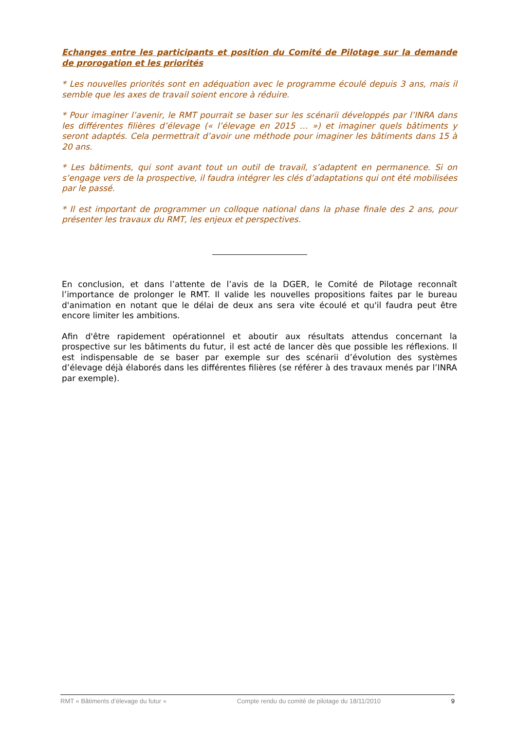Echanges entre les participants et position du Comité de Pilotage sur la demande de prorogation et les priorités
* Les nouvelles priorités sont en adéquation avec le programme écoulé depuis 3 ans, mais il semble que les axes de travail soient encore à réduire.
* Pour imaginer l’avenir, le RMT pourrait se baser sur les scénarii développés par l’INRA dans les différentes filières d’élevage (« l’élevage en 2015 … ») et imaginer quels bâtiments y seront adaptés. Cela permettrait d’avoir une méthode pour imaginer les bâtiments dans 15 à 20 ans.
* Les bâtiments, qui sont avant tout un outil de travail, s’adaptent en permanence. Si on s’engage vers de la prospective, il faudra intégrer les clés d’adaptations qui ont été mobilisées par le passé.
* Il est important de programmer un colloque national dans la phase finale des 2 ans, pour présenter les travaux du RMT, les enjeux et perspectives.
En conclusion, et dans l’attente de l’avis de la DGER, le Comité de Pilotage reconnaît l’importance de prolonger le RMT. Il valide les nouvelles propositions faites par le bureau d'animation en notant que le délai de deux ans sera vite écoulé et qu'il faudra peut être encore limiter les ambitions.
Afin d'être rapidement opérationnel et aboutir aux résultats attendus concernant la prospective sur les bâtiments du futur, il est acté de lancer dès que possible les réflexions. Il est indispensable de se baser par exemple sur des scénarii d’évolution des systèmes d’élevage déjà élaborés dans les différentes filières (se référer à des travaux menés par l’INRA par exemple).
RMT « Bâtiments d’élevage du futur » Compte rendu du comité de pilotage du 18/11/2010 9